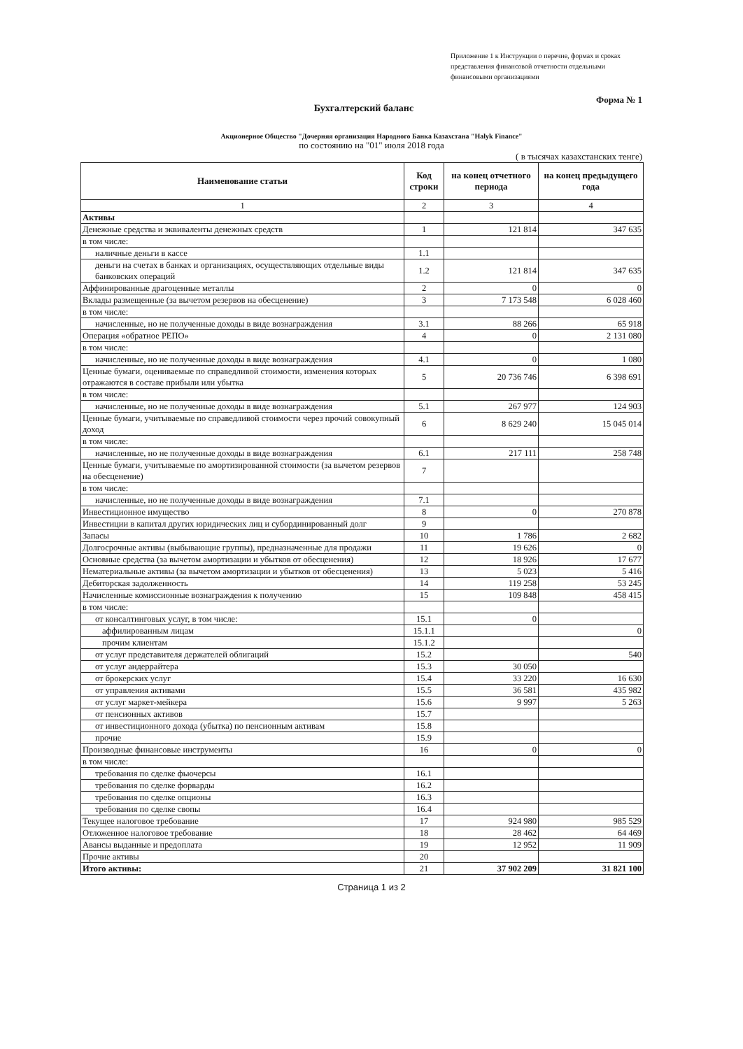Приложение 1 к Инструкции о перечне, формах и сроках представления финансовой отчетности отдельными финансовыми организациями
Форма № 1
Бухгалтерский баланс
Акционерное Общество "Дочерняя организация Народного Банка Казахстана "Halyk Finance"
по состоянию на "01" июля 2018 года
( в тысячах казахстанских тенге)
| Наименование статьи | Код строки | на конец отчетного периода | на конец предыдущего года |
| --- | --- | --- | --- |
| 1 | 2 | 3 | 4 |
| Активы | | | |
| Денежные средства и эквиваленты денежных средств | 1 | 121 814 | 347 635 |
| в том числе: | | | |
| наличные деньги в кассе | 1.1 | | |
| деньги на счетах в банках и организациях, осуществляющих отдельные виды банковских операций | 1.2 | 121 814 | 347 635 |
| Аффинированные драгоценные металлы | 2 | 0 | 0 |
| Вклады размещенные (за вычетом резервов на обесценение) | 3 | 7 173 548 | 6 028 460 |
| в том числе: | | | |
| начисленные, но не полученные доходы в виде вознаграждения | 3.1 | 88 266 | 65 918 |
| Операция «обратное РЕПО» | 4 | 0 | 2 131 080 |
| в том числе: | | | |
| начисленные, но не полученные доходы в виде вознаграждения | 4.1 | 0 | 1 080 |
| Ценные бумаги, оцениваемые по справедливой стоимости, изменения которых отражаются в составе прибыли или убытка | 5 | 20 736 746 | 6 398 691 |
| в том числе: | | | |
| начисленные, но не полученные доходы в виде вознаграждения | 5.1 | 267 977 | 124 903 |
| Ценные бумаги, учитываемые по справедливой стоимости через прочий совокупный доход | 6 | 8 629 240 | 15 045 014 |
| в том числе: | | | |
| начисленные, но не полученные доходы в виде вознаграждения | 6.1 | 217 111 | 258 748 |
| Ценные бумаги, учитываемые по амортизированной стоимости (за вычетом резервов на обесценение) | 7 | | |
| в том числе: | | | |
| начисленные, но не полученные доходы в виде вознаграждения | 7.1 | | |
| Инвестиционное имущество | 8 | 0 | 270 878 |
| Инвестиции в капитал других юридических лиц и субординированный долг | 9 | | |
| Запасы | 10 | 1 786 | 2 682 |
| Долгосрочные активы (выбывающие группы), предназначенные для продажи | 11 | 19 626 | 0 |
| Основные средства (за вычетом амортизации и убытков от обесценения) | 12 | 18 926 | 17 677 |
| Нематериальные активы (за вычетом амортизации и убытков от обесценения) | 13 | 5 023 | 5 416 |
| Дебиторская задолженность | 14 | 119 258 | 53 245 |
| Начисленные комиссионные вознаграждения к получению | 15 | 109 848 | 458 415 |
| в том числе: | | | |
| от консалтинговых услуг, в том числе: | 15.1 | 0 | |
| аффилированным лицам | 15.1.1 | | 0 |
| прочим клиентам | 15.1.2 | | |
| от услуг представителя держателей облигаций | 15.2 | | 540 |
| от услуг андеррайтера | 15.3 | 30 050 | |
| от брокерских услуг | 15.4 | 33 220 | 16 630 |
| от управления активами | 15.5 | 36 581 | 435 982 |
| от услуг маркет-мейкера | 15.6 | 9 997 | 5 263 |
| от пенсионных активов | 15.7 | | |
| от инвестиционного дохода (убытка) по пенсионным активам | 15.8 | | |
| прочие | 15.9 | | |
| Производные финансовые инструменты | 16 | 0 | 0 |
| в том числе: | | | |
| требования по сделке фьючерсы | 16.1 | | |
| требования по сделке форварды | 16.2 | | |
| требования по сделке опционы | 16.3 | | |
| требования по сделке свопы | 16.4 | | |
| Текущее налоговое требование | 17 | 924 980 | 985 529 |
| Отложенное налоговое требование | 18 | 28 462 | 64 469 |
| Авансы выданные и предоплата | 19 | 12 952 | 11 909 |
| Прочие активы | 20 | | |
| Итого активы: | 21 | 37 902 209 | 31 821 100 |
Страница 1 из 2